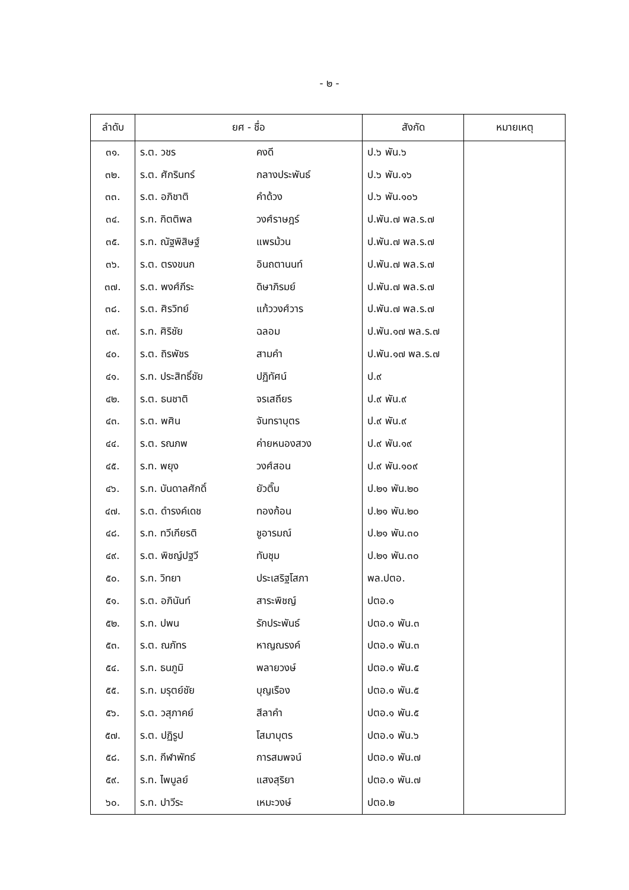- ๒ -
| ลำดับ | ยศ - ชื่อ | | สังกัด | หมายเหตุ |
| --- | --- | --- | --- | --- |
| ๓๑. | ร.ต. วชร | คงดี | ป.๖ พัน.๖ | |
| ๓๒. | ร.ต. ศักรินทร์ | กลางประพันธ์ | ป.๖ พัน.๑๖ | |
| ๓๓. | ร.ต. อภิชาติ | คำด้วง | ป.๖ พัน.๑๐๖ | |
| ๓๔. | ร.ท. กิตติพล | วงศ์ราษฎร์ | ป.พัน.๗ พล.ร.๗ | |
| ๓๕. | ร.ท. ณัฐพิสิษฐ์ | แพรม้วน | ป.พัน.๗ พล.ร.๗ | |
| ๓๖. | ร.ต. ตรงขนก | อินถตานนท์ | ป.พัน.๗ พล.ร.๗ | |
| ๓๗. | ร.ต. พงศ์ภีระ | ดิษาภิรมย์ | ป.พัน.๗ พล.ร.๗ | |
| ๓๘. | ร.ต. ศิรวิทย์ | แก้ววงศ์วาร | ป.พัน.๗ พล.ร.๗ | |
| ๓๙. | ร.ท. ศิริชัย | ฉลอม | ป.พัน.๑๗ พล.ร.๗ | |
| ๔๐. | ร.ต. ถิรพัชร | สามคำ | ป.พัน.๑๗ พล.ร.๗ | |
| ๔๑. | ร.ท. ประสิทธิ์ชัย | ปฏิทัศน์ | ป.๙ | |
| ๔๒. | ร.ต. ธนชาติ | จรเสถียร | ป.๙ พัน.๙ | |
| ๔๓. | ร.ต. พศิน | จันทราบุตร | ป.๙ พัน.๙ | |
| ๔๔. | ร.ต. รณภพ | ค่ายหนองสวง | ป.๙ พัน.๑๙ | |
| ๔๕. | ร.ท. พยุง | วงศ์สอน | ป.๙ พัน.๑๐๙ | |
| ๔๖. | ร.ท. บันดาลศักดิ์ | ยัวติ๊บ | ป.๒๑ พัน.๒๐ | |
| ๔๗. | ร.ต. ดำรงค์เดช | ทองก้อน | ป.๒๑ พัน.๒๐ | |
| ๔๘. | ร.ท. ทวีเกียรติ | ชูอารมณ์ | ป.๒๑ พัน.๓๐ | |
| ๔๙. | ร.ต. พิชญ์ปฐวี | ทับชุม | ป.๒๑ พัน.๓๐ | |
| ๕๐. | ร.ท. วิทยา | ประเสริฐโสภา | พล.ปตอ. | |
| ๕๑. | ร.ต. อภินันท์ | สาระพิชญ์ | ปตอ.๑ | |
| ๕๒. | ร.ท. ปพน | รักประพันธ์ | ปตอ.๑ พัน.๓ | |
| ๕๓. | ร.ต. ณภัทร | หาญณรงค์ | ปตอ.๑ พัน.๓ | |
| ๕๔. | ร.ท. ธนภูมิ | พลายวงษ์ | ปตอ.๑ พัน.๕ | |
| ๕๕. | ร.ท. มรุตย์ชัย | บุญเรือง | ปตอ.๑ พัน.๕ | |
| ๕๖. | ร.ต. วสุภาคย์ | สีลาคำ | ปตอ.๑ พัน.๕ | |
| ๕๗. | ร.ต. ปฏิรูป | โสมาบุตร | ปตอ.๑ พัน.๖ | |
| ๕๘. | ร.ท. กีฬาพัทธ์ | การสมพจน์ | ปตอ.๑ พัน.๗ | |
| ๕๙. | ร.ท. ไพบูลย์ | แสงสุริยา | ปตอ.๑ พัน.๗ | |
| ๖๐. | ร.ท. ปาวีระ | เหมะวงษ์ | ปตอ.๒ | |